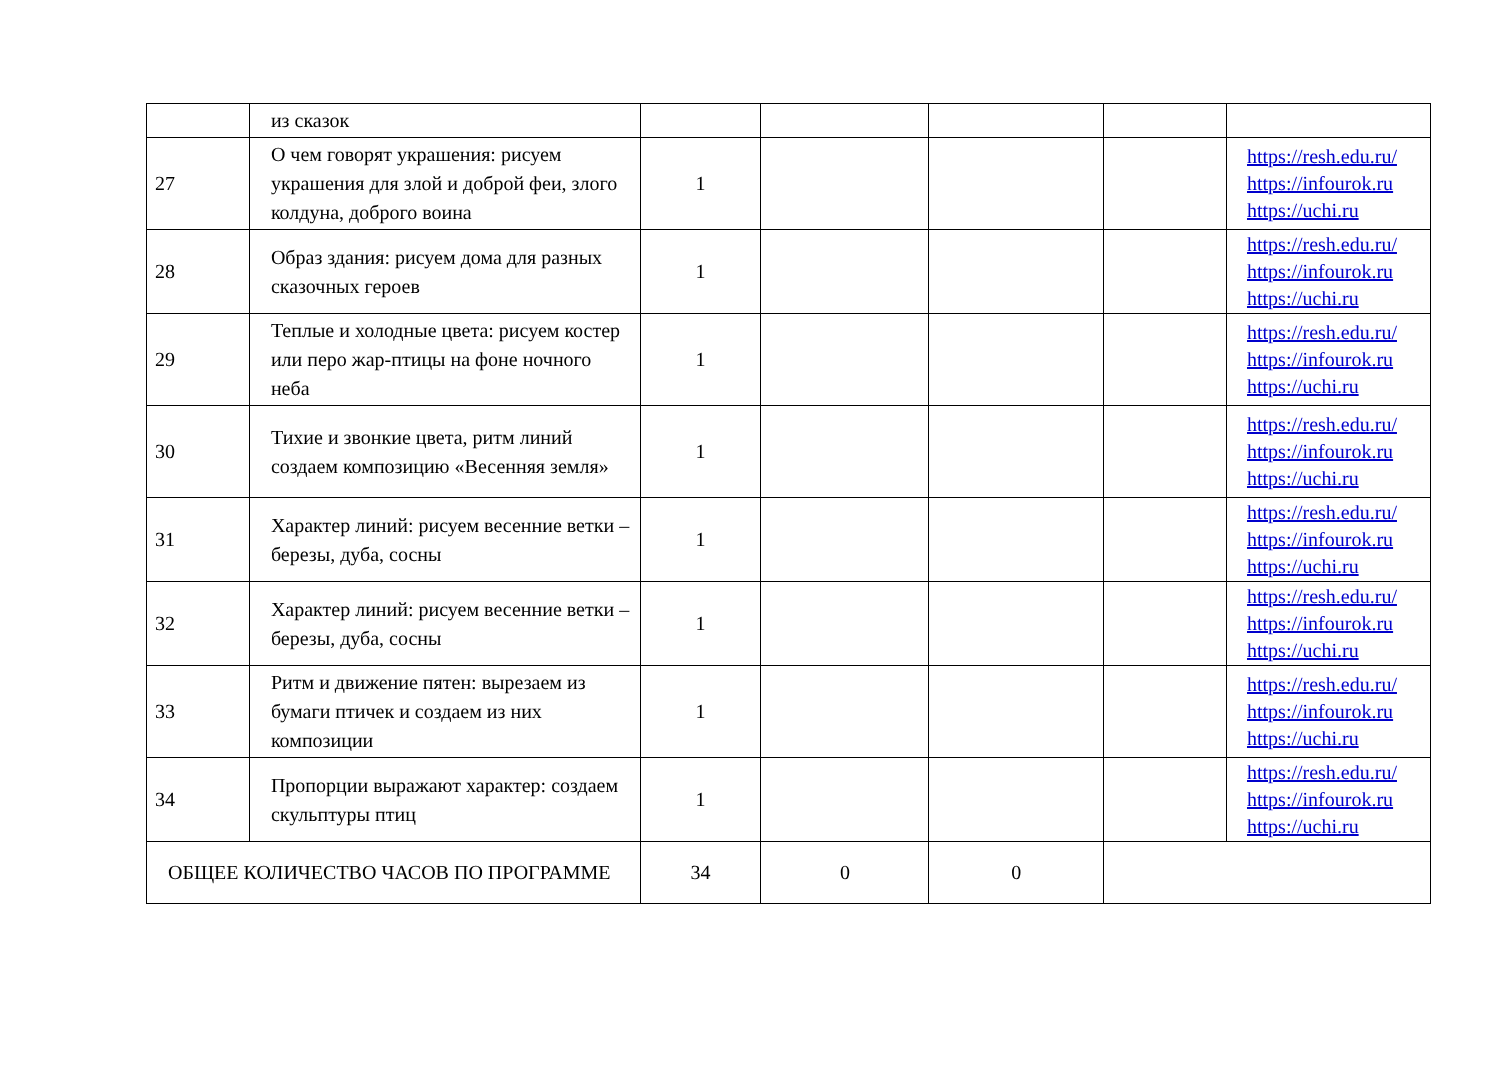| | из сказок | | | | | |
| 27 | О чем говорят украшения: рисуем украшения для злой и доброй феи, злого колдуна, доброго воина | 1 | | | | https://resh.edu.ru/ https://infourok.ru https://uchi.ru |
| 28 | Образ здания: рисуем дома для разных сказочных героев | 1 | | | | https://resh.edu.ru/ https://infourok.ru https://uchi.ru |
| 29 | Теплые и холодные цвета: рисуем костер или перо жар-птицы на фоне ночного неба | 1 | | | | https://resh.edu.ru/ https://infourok.ru https://uchi.ru |
| 30 | Тихие и звонкие цвета, ритм линий создаем композицию «Весенняя земля» | 1 | | | | https://resh.edu.ru/ https://infourok.ru https://uchi.ru |
| 31 | Характер линий: рисуем весенние ветки – березы, дуба, сосны | 1 | | | | https://resh.edu.ru/ https://infourok.ru https://uchi.ru |
| 32 | Характер линий: рисуем весенние ветки – березы, дуба, сосны | 1 | | | | https://resh.edu.ru/ https://infourok.ru https://uchi.ru |
| 33 | Ритм и движение пятен: вырезаем из бумаги птичек и создаем из них композиции | 1 | | | | https://resh.edu.ru/ https://infourok.ru https://uchi.ru |
| 34 | Пропорции выражают характер: создаем скульптуры птиц | 1 | | | | https://resh.edu.ru/ https://infourok.ru https://uchi.ru |
| ОБЩЕЕ КОЛИЧЕСТВО ЧАСОВ ПО ПРОГРАММЕ | | 34 | 0 | 0 | | |